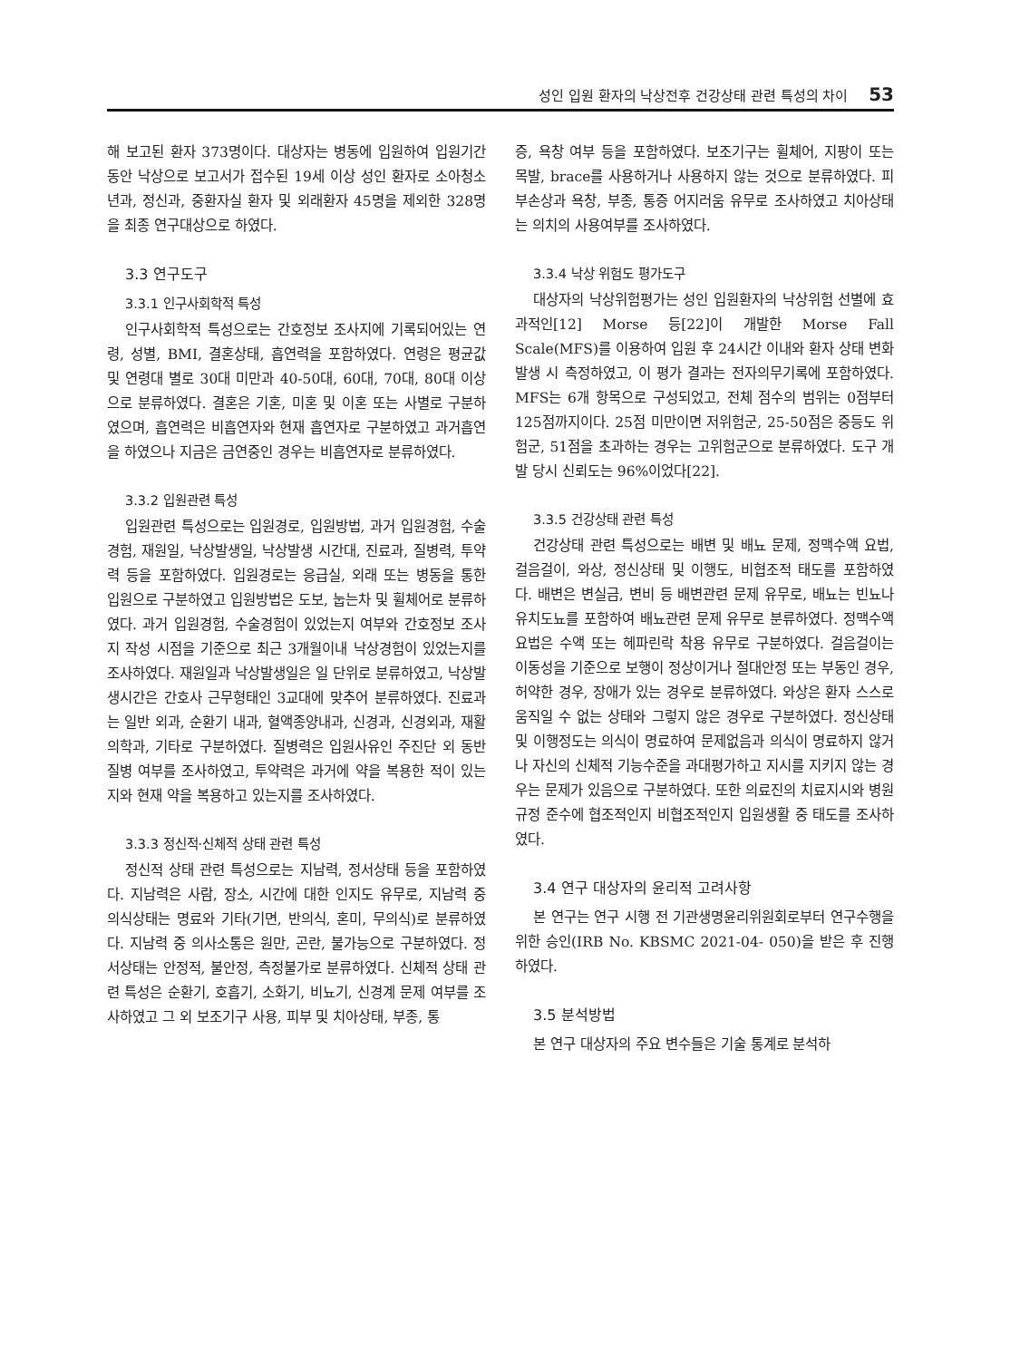성인 입원 환자의 낙상전후 건강상태 관련 특성의 차이 53
해 보고된 환자 373명이다. 대상자는 병동에 입원하여 입원기간 동안 낙상으로 보고서가 접수된 19세 이상 성인 환자로 소아청소년과, 정신과, 중환자실 환자 및 외래환자 45명을 제외한 328명을 최종 연구대상으로 하였다.
3.3 연구도구
3.3.1 인구사회학적 특성
인구사회학적 특성으로는 간호정보 조사지에 기록되어있는 연령, 성별, BMI, 결혼상태, 흡연력을 포함하였다. 연령은 평균값 및 연령대 별로 30대 미만과 40-50대, 60대, 70대, 80대 이상으로 분류하였다. 결혼은 기혼, 미혼 및 이혼 또는 사별로 구분하였으며, 흡연력은 비흡연자와 현재 흡연자로 구분하였고 과거흡연을 하였으나 지금은 금연중인 경우는 비흡연자로 분류하였다.
3.3.2 입원관련 특성
입원관련 특성으로는 입원경로, 입원방법, 과거 입원경험, 수술경험, 재원일, 낙상발생일, 낙상발생 시간대, 진료과, 질병력, 투약력 등을 포함하였다. 입원경로는 응급실, 외래 또는 병동을 통한 입원으로 구분하였고 입원방법은 도보, 눕는차 및 휠체어로 분류하였다. 과거 입원경험, 수술경험이 있었는지 여부와 간호정보 조사지 작성 시점을 기준으로 최근 3개월이내 낙상경험이 있었는지를 조사하였다. 재원일과 낙상발생일은 일 단위로 분류하였고, 낙상발생시간은 간호사 근무형태인 3교대에 맞추어 분류하였다. 진료과는 일반 외과, 순환기 내과, 혈액종양내과, 신경과, 신경외과, 재활의학과, 기타로 구분하였다. 질병력은 입원사유인 주진단 외 동반질병 여부를 조사하였고, 투약력은 과거에 약을 복용한 적이 있는지와 현재 약을 복용하고 있는지를 조사하였다.
3.3.3 정신적·신체적 상태 관련 특성
정신적 상태 관련 특성으로는 지남력, 정서상태 등을 포함하였다. 지남력은 사람, 장소, 시간에 대한 인지도 유무로, 지남력 중 의식상태는 명료와 기타(기면, 반의식, 혼미, 무의식)로 분류하였다. 지남력 중 의사소통은 원만, 곤란, 불가능으로 구분하였다. 정서상태는 안정적, 불안정, 측정불가로 분류하였다. 신체적 상태 관련 특성은 순환기, 호흡기, 소화기, 비뇨기, 신경계 문제 여부를 조사하였고 그 외 보조기구 사용, 피부 및 치아상태, 부종, 통
증, 욕창 여부 등을 포함하였다. 보조기구는 휠체어, 지팡이 또는 목발, brace를 사용하거나 사용하지 않는 것으로 분류하였다. 피부손상과 욕창, 부종, 통증 어지러움 유무로 조사하였고 치아상태는 의치의 사용여부를 조사하였다.
3.3.4 낙상 위험도 평가도구
대상자의 낙상위험평가는 성인 입원환자의 낙상위험 선별에 효과적인[12] Morse 등[22]이 개발한 Morse Fall Scale(MFS)를 이용하여 입원 후 24시간 이내와 환자 상태 변화 발생 시 측정하였고, 이 평가 결과는 전자의무기록에 포함하였다. MFS는 6개 항목으로 구성되었고, 전체 점수의 범위는 0점부터 125점까지이다. 25점 미만이면 저위험군, 25-50점은 중등도 위험군, 51점을 초과하는 경우는 고위험군으로 분류하였다. 도구 개발 당시 신뢰도는 96%이었다[22].
3.3.5 건강상태 관련 특성
건강상태 관련 특성으로는 배변 및 배뇨 문제, 정맥수액 요법, 걸음걸이, 와상, 정신상태 및 이행도, 비협조적 태도를 포함하였다. 배변은 변실금, 변비 등 배변관련 문제 유무로, 배뇨는 빈뇨나 유치도뇨를 포함하여 배뇨관련 문제 유무로 분류하였다. 정맥수액 요법은 수액 또는 헤파린락 착용 유무로 구분하였다. 걸음걸이는 이동성을 기준으로 보행이 정상이거나 절대안정 또는 부동인 경우, 허약한 경우, 장애가 있는 경우로 분류하였다. 와상은 환자 스스로 움직일 수 없는 상태와 그렇지 않은 경우로 구분하였다. 정신상태 및 이행정도는 의식이 명료하여 문제없음과 의식이 명료하지 않거나 자신의 신체적 기능수준을 과대평가하고 지시를 지키지 않는 경우는 문제가 있음으로 구분하였다. 또한 의료진의 치료지시와 병원규정 준수에 협조적인지 비협조적인지 입원생활 중 태도를 조사하였다.
3.4 연구 대상자의 윤리적 고려사항
본 연구는 연구 시행 전 기관생명윤리위원회로부터 연구수행을 위한 승인(IRB No. KBSMC 2021-04- 050)을 받은 후 진행하였다.
3.5 분석방법
본 연구 대상자의 주요 변수들은 기술 통계로 분석하